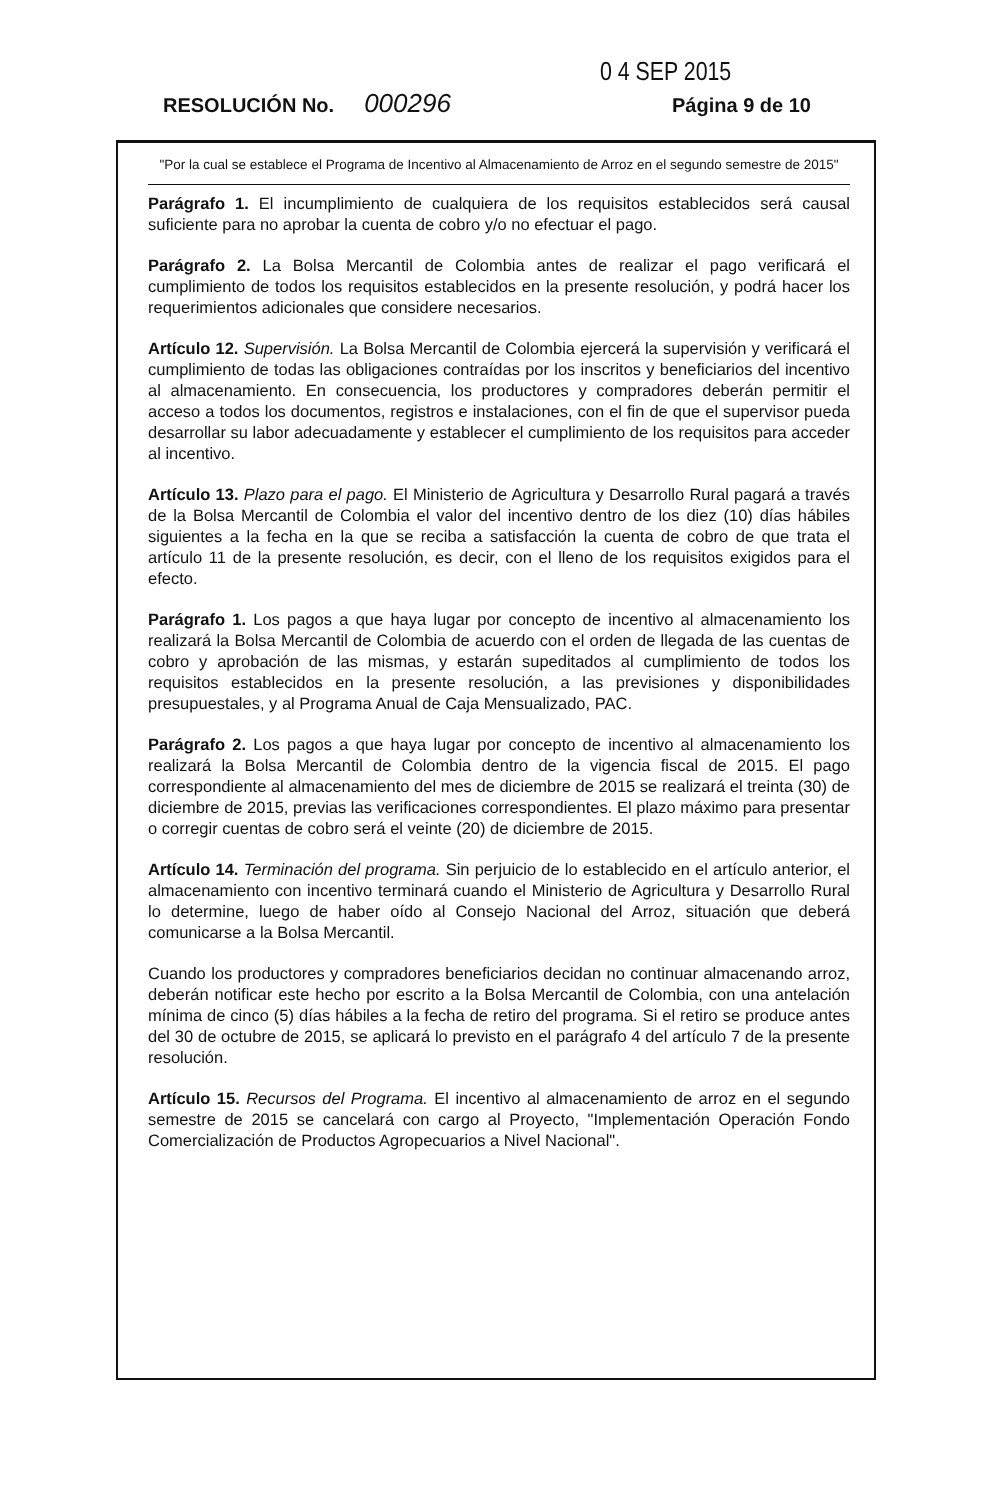0 4 SEP 2015
RESOLUCIÓN No. 000296 Página 9 de 10
"Por la cual se establece el Programa de Incentivo al Almacenamiento de Arroz en el segundo semestre de 2015"
Parágrafo 1. El incumplimiento de cualquiera de los requisitos establecidos será causal suficiente para no aprobar la cuenta de cobro y/o no efectuar el pago.
Parágrafo 2. La Bolsa Mercantil de Colombia antes de realizar el pago verificará el cumplimiento de todos los requisitos establecidos en la presente resolución, y podrá hacer los requerimientos adicionales que considere necesarios.
Artículo 12. Supervisión. La Bolsa Mercantil de Colombia ejercerá la supervisión y verificará el cumplimiento de todas las obligaciones contraídas por los inscritos y beneficiarios del incentivo al almacenamiento. En consecuencia, los productores y compradores deberán permitir el acceso a todos los documentos, registros e instalaciones, con el fin de que el supervisor pueda desarrollar su labor adecuadamente y establecer el cumplimiento de los requisitos para acceder al incentivo.
Artículo 13. Plazo para el pago. El Ministerio de Agricultura y Desarrollo Rural pagará a través de la Bolsa Mercantil de Colombia el valor del incentivo dentro de los diez (10) días hábiles siguientes a la fecha en la que se reciba a satisfacción la cuenta de cobro de que trata el artículo 11 de la presente resolución, es decir, con el lleno de los requisitos exigidos para el efecto.
Parágrafo 1. Los pagos a que haya lugar por concepto de incentivo al almacenamiento los realizará la Bolsa Mercantil de Colombia de acuerdo con el orden de llegada de las cuentas de cobro y aprobación de las mismas, y estarán supeditados al cumplimiento de todos los requisitos establecidos en la presente resolución, a las previsiones y disponibilidades presupuestales, y al Programa Anual de Caja Mensualizado, PAC.
Parágrafo 2. Los pagos a que haya lugar por concepto de incentivo al almacenamiento los realizará la Bolsa Mercantil de Colombia dentro de la vigencia fiscal de 2015. El pago correspondiente al almacenamiento del mes de diciembre de 2015 se realizará el treinta (30) de diciembre de 2015, previas las verificaciones correspondientes. El plazo máximo para presentar o corregir cuentas de cobro será el veinte (20) de diciembre de 2015.
Artículo 14. Terminación del programa. Sin perjuicio de lo establecido en el artículo anterior, el almacenamiento con incentivo terminará cuando el Ministerio de Agricultura y Desarrollo Rural lo determine, luego de haber oído al Consejo Nacional del Arroz, situación que deberá comunicarse a la Bolsa Mercantil.
Cuando los productores y compradores beneficiarios decidan no continuar almacenando arroz, deberán notificar este hecho por escrito a la Bolsa Mercantil de Colombia, con una antelación mínima de cinco (5) días hábiles a la fecha de retiro del programa. Si el retiro se produce antes del 30 de octubre de 2015, se aplicará lo previsto en el parágrafo 4 del artículo 7 de la presente resolución.
Artículo 15. Recursos del Programa. El incentivo al almacenamiento de arroz en el segundo semestre de 2015 se cancelará con cargo al Proyecto, "Implementación Operación Fondo Comercialización de Productos Agropecuarios a Nivel Nacional".